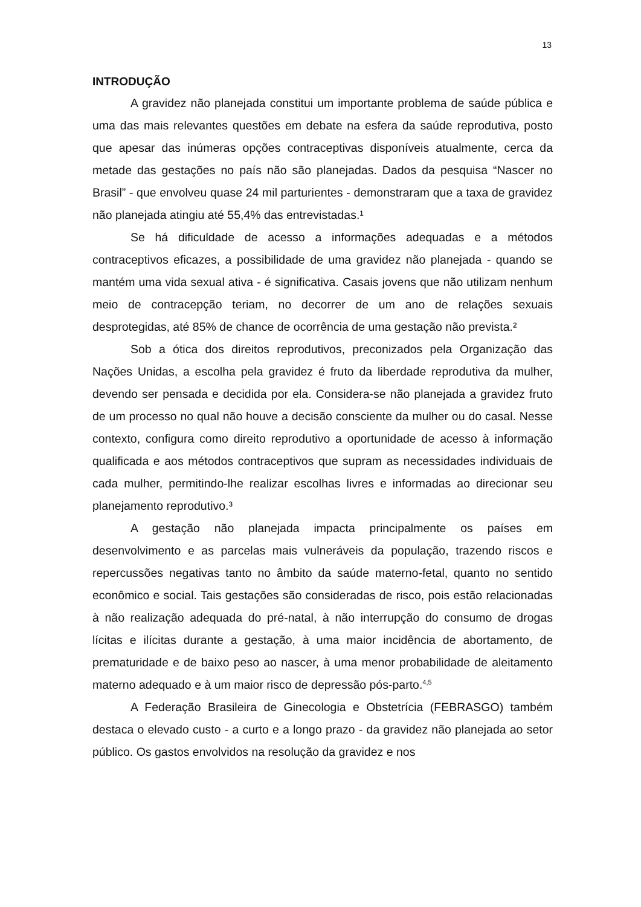13
INTRODUÇÃO
A gravidez não planejada constitui um importante problema de saúde pública e uma das mais relevantes questões em debate na esfera da saúde reprodutiva, posto que apesar das inúmeras opções contraceptivas disponíveis atualmente, cerca da metade das gestações no país não são planejadas. Dados da pesquisa “Nascer no Brasil” - que envolveu quase 24 mil parturientes - demonstraram que a taxa de gravidez não planejada atingiu até 55,4% das entrevistadas.¹
Se há dificuldade de acesso a informações adequadas e a métodos contraceptivos eficazes, a possibilidade de uma gravidez não planejada - quando se mantém uma vida sexual ativa - é significativa. Casais jovens que não utilizam nenhum meio de contracepção teriam, no decorrer de um ano de relações sexuais desprotegidas, até 85% de chance de ocorrência de uma gestação não prevista.²
Sob a ótica dos direitos reprodutivos, preconizados pela Organização das Nações Unidas, a escolha pela gravidez é fruto da liberdade reprodutiva da mulher, devendo ser pensada e decidida por ela. Considera-se não planejada a gravidez fruto de um processo no qual não houve a decisão consciente da mulher ou do casal. Nesse contexto, configura como direito reprodutivo a oportunidade de acesso à informação qualificada e aos métodos contraceptivos que supram as necessidades individuais de cada mulher, permitindo-lhe realizar escolhas livres e informadas ao direcionar seu planejamento reprodutivo.³
A gestação não planejada impacta principalmente os países em desenvolvimento e as parcelas mais vulneráveis da população, trazendo riscos e repercussões negativas tanto no âmbito da saúde materno-fetal, quanto no sentido econômico e social. Tais gestações são consideradas de risco, pois estão relacionadas à não realização adequada do pré-natal, à não interrupção do consumo de drogas lícitas e ilícitas durante a gestação, à uma maior incidência de abortamento, de prematuridade e de baixo peso ao nascer, à uma menor probabilidade de aleitamento materno adequado e à um maior risco de depressão pós-parto.<sup>4,5</sup>
A Federação Brasileira de Ginecologia e Obstetrícia (FEBRASGO) também destaca o elevado custo - a curto e a longo prazo - da gravidez não planejada ao setor público. Os gastos envolvidos na resolução da gravidez e nos